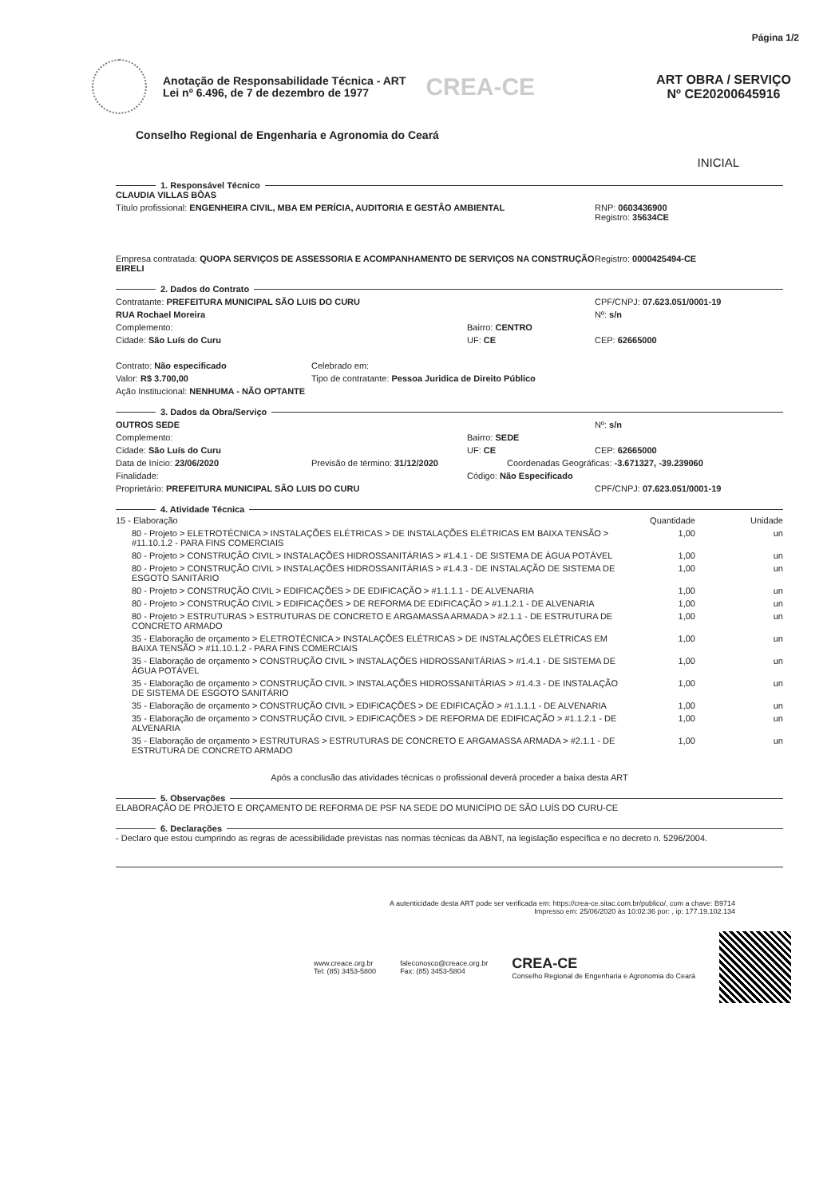Página 1/2
Anotação de Responsabilidade Técnica - ART
Lei nº 6.496, de 7 de dezembro de 1977
CREA-CE
ART OBRA / SERVIÇO
Nº CE20200645916
Conselho Regional de Engenharia e Agronomia do Ceará
INICIAL
1. Responsável Técnico
CLAUDIA VILLAS BÔAS
Título profissional: ENGENHEIRA CIVIL, MBA EM PERÍCIA, AUDITORIA E GESTÃO AMBIENTAL RNP: 0603436900
Registro: 35634CE
Empresa contratada: QUOPA SERVIÇOS DE ASSESSORIA E ACOMPANHAMENTO DE SERVIÇOS NA CONSTRUÇÃO EIRELI
Registro: 0000425494-CE
2. Dados do Contrato
Contratante: PREFEITURA MUNICIPAL SÃO LUIS DO CURU CPF/CNPJ: 07.623.051/0001-19
RUA Rochael Moreira Nº: s/n
Complemento: Bairro: CENTRO
Cidade: São Luís do Curu UF: CE CEP: 62665000
Contrato: Não especificado Celebrado em:
Valor: R$ 3.700,00 Tipo de contratante: Pessoa Juridica de Direito Público
Ação Institucional: NENHUMA - NÃO OPTANTE
3. Dados da Obra/Serviço
OUTROS SEDE Nº: s/n
Complemento: Bairro: SEDE
Cidade: São Luís do Curu UF: CE CEP: 62665000
Data de Início: 23/06/2020 Previsão de término: 31/12/2020 Coordenadas Geográficas: -3.671327, -39.239060
Finalidade: Código: Não Especificado
Proprietário: PREFEITURA MUNICIPAL SÃO LUIS DO CURU CPF/CNPJ: 07.623.051/0001-19
4. Atividade Técnica
| 15 - Elaboração | Quantidade | Unidade |
| --- | --- | --- |
| 80 - Projeto > ELETROTÉCNICA > INSTALAÇÕES ELÉTRICAS > DE INSTALAÇÕES ELÉTRICAS EM BAIXA TENSÃO > #11.10.1.2 - PARA FINS COMERCIAIS | 1,00 | un |
| 80 - Projeto > CONSTRUÇÃO CIVIL > INSTALAÇÕES HIDROSSANITÁRIAS > #1.4.1 - DE SISTEMA DE ÁGUA POTÁVEL | 1,00 | un |
| 80 - Projeto > CONSTRUÇÃO CIVIL > INSTALAÇÕES HIDROSSANITÁRIAS > #1.4.3 - DE INSTALAÇÃO DE SISTEMA DE ESGOTO SANITÁRIO | 1,00 | un |
| 80 - Projeto > CONSTRUÇÃO CIVIL > EDIFICAÇÕES > DE EDIFICAÇÃO > #1.1.1.1 - DE ALVENARIA | 1,00 | un |
| 80 - Projeto > CONSTRUÇÃO CIVIL > EDIFICAÇÕES > DE REFORMA DE EDIFICAÇÃO > #1.1.2.1 - DE ALVENARIA | 1,00 | un |
| 80 - Projeto > ESTRUTURAS > ESTRUTURAS DE CONCRETO E ARGAMASSA ARMADA > #2.1.1 - DE ESTRUTURA DE CONCRETO ARMADO | 1,00 | un |
| 35 - Elaboração de orçamento > ELETROTÉCNICA > INSTALAÇÕES ELÉTRICAS > DE INSTALAÇÕES ELÉTRICAS EM BAIXA TENSÃO > #11.10.1.2 - PARA FINS COMERCIAIS | 1,00 | un |
| 35 - Elaboração de orçamento > CONSTRUÇÃO CIVIL > INSTALAÇÕES HIDROSSANITÁRIAS > #1.4.1 - DE SISTEMA DE ÁGUA POTÁVEL | 1,00 | un |
| 35 - Elaboração de orçamento > CONSTRUÇÃO CIVIL > INSTALAÇÕES HIDROSSANITÁRIAS > #1.4.3 - DE INSTALAÇÃO DE SISTEMA DE ESGOTO SANITÁRIO | 1,00 | un |
| 35 - Elaboração de orçamento > CONSTRUÇÃO CIVIL > EDIFICAÇÕES > DE EDIFICAÇÃO > #1.1.1.1 - DE ALVENARIA | 1,00 | un |
| 35 - Elaboração de orçamento > CONSTRUÇÃO CIVIL > EDIFICAÇÕES > DE REFORMA DE EDIFICAÇÃO > #1.1.2.1 - DE ALVENARIA | 1,00 | un |
| 35 - Elaboração de orçamento > ESTRUTURAS > ESTRUTURAS DE CONCRETO E ARGAMASSA ARMADA > #2.1.1 - DE ESTRUTURA DE CONCRETO ARMADO | 1,00 | un |
Após a conclusão das atividades técnicas o profissional deverá proceder a baixa desta ART
5. Observações
ELABORAÇÃO DE PROJETO E ORÇAMENTO DE REFORMA DE PSF NA SEDE DO MUNICÍPIO DE SÃO LUÍS DO CURU-CE
6. Declarações
- Declaro que estou cumprindo as regras de acessibilidade previstas nas normas técnicas da ABNT, na legislação específica e no decreto n. 5296/2004.
A autenticidade desta ART pode ser verificada em: https://crea-ce.sitac.com.br/publico/, com a chave: B9714
Impresso em: 25/06/2020 às 10:02:36 por: , ip: 177.19.102.134
www.creace.org.br
Tel: (85) 3453-5800
faleconosco@creace.org.br
Fax: (85) 3453-5804
CREA-CE
Conselho Regional de Engenharia e Agronomia do Ceará